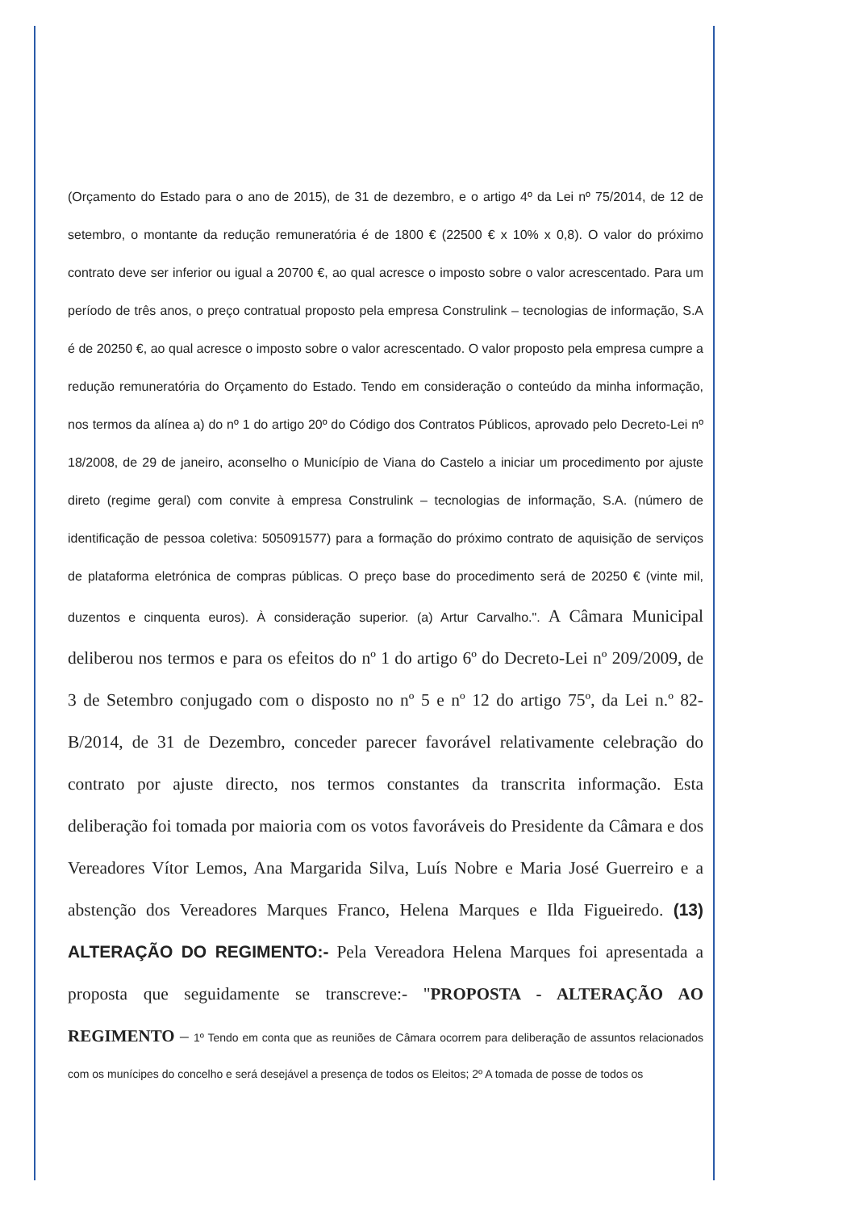(Orçamento do Estado para o ano de 2015), de 31 de dezembro, e o artigo 4º da Lei nº 75/2014, de 12 de setembro, o montante da redução remuneratória é de 1800 € (22500 € x 10% x 0,8). O valor do próximo contrato deve ser inferior ou igual a 20700 €, ao qual acresce o imposto sobre o valor acrescentado. Para um período de três anos, o preço contratual proposto pela empresa Construlink – tecnologias de informação, S.A é de 20250 €, ao qual acresce o imposto sobre o valor acrescentado. O valor proposto pela empresa cumpre a redução remuneratória do Orçamento do Estado. Tendo em consideração o conteúdo da minha informação, nos termos da alínea a) do nº 1 do artigo 20º do Código dos Contratos Públicos, aprovado pelo Decreto-Lei nº 18/2008, de 29 de janeiro, aconselho o Município de Viana do Castelo a iniciar um procedimento por ajuste direto (regime geral) com convite à empresa Construlink – tecnologias de informação, S.A. (número de identificação de pessoa coletiva: 505091577) para a formação do próximo contrato de aquisição de serviços de plataforma eletrónica de compras públicas. O preço base do procedimento será de 20250 € (vinte mil, duzentos e cinquenta euros). À consideração superior. (a) Artur Carvalho.". A Câmara Municipal deliberou nos termos e para os efeitos do nº 1 do artigo 6º do Decreto-Lei nº 209/2009, de 3 de Setembro conjugado com o disposto no nº 5 e nº 12 do artigo 75º, da Lei n.º 82-B/2014, de 31 de Dezembro, conceder parecer favorável relativamente celebração do contrato por ajuste directo, nos termos constantes da transcrita informação. Esta deliberação foi tomada por maioria com os votos favoráveis do Presidente da Câmara e dos Vereadores Vítor Lemos, Ana Margarida Silva, Luís Nobre e Maria José Guerreiro e a abstenção dos Vereadores Marques Franco, Helena Marques e Ilda Figueiredo. (13) ALTERAÇÃO DO REGIMENTO:- Pela Vereadora Helena Marques foi apresentada a proposta que seguidamente se transcreve:- "PROPOSTA - ALTERAÇÃO AO REGIMENTO – 1º Tendo em conta que as reuniões de Câmara ocorrem para deliberação de assuntos relacionados com os munícipes do concelho e será desejável a presença de todos os Eleitos; 2º A tomada de posse de todos os